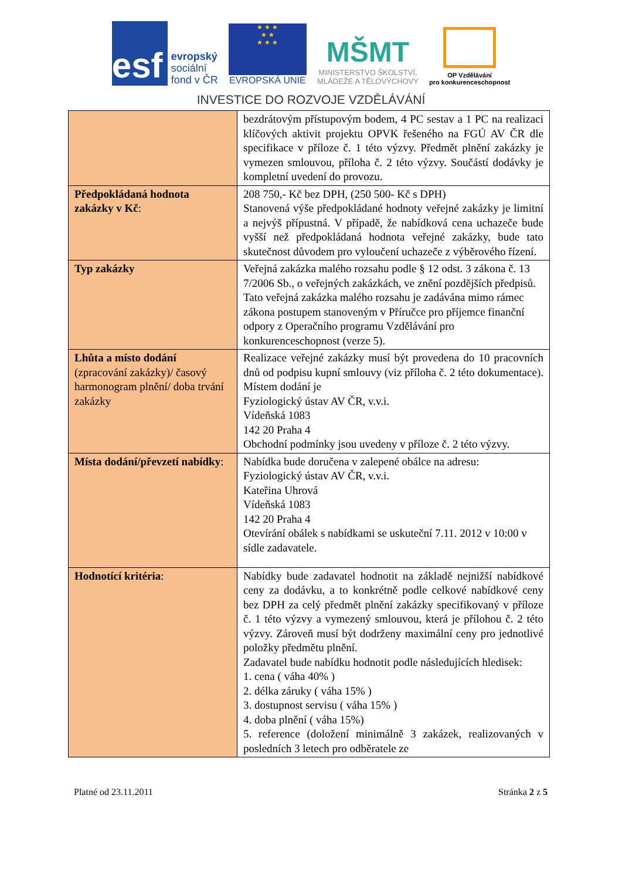esf
evropský
sociální
fond v ČR
★ ★ ★
★ ★
★ ★ ★
EVROPSKÁ UNIE
MŠMT
MINISTERSTVO ŠKOLSTVÍ,
MLÁDEŽE A TĚLOVÝCHOVY
OP Vzdělávání
pro konkurenceschopnost
INVESTICE DO ROZVOJE VZDĚLÁVÁNÍ
| | bezdrátovým přístupovým bodem, 4 PC sestav a 1 PC na realizaci klíčových aktivit projektu OPVK řešeného na FGÚ AV ČR dle specifikace v příloze č. 1 této výzvy. Předmět plnění zakázky je vymezen smlouvou, příloha č. 2 této výzvy. Součástí dodávky je kompletní uvedení do provozu. |
| Předpokládaná hodnota zakázky v Kč : | 208 750,- Kč bez DPH, (250 500- Kč s DPH) Stanovená výše předpokládané hodnoty veřejné zakázky je limitní a nejvýš přípustná. V případě, že nabídková cena uchazeče bude vyšší než předpokládaná hodnota veřejné zakázky, bude tato skutečnost důvodem pro vyloučení uchazeče z výběrového řízení. |
| Typ zakázky | Veřejná zakázka malého rozsahu podle § 12 odst. 3 zákona č. 13 7/2006 Sb., o veřejných zakázkách, ve znění pozdějších předpisů. Tato veřejná zakázka malého rozsahu je zadávána mimo rámec zákona postupem stanoveným v Příručce pro příjemce finanční odpory z Operačního programu Vzdělávání pro konkurenceschopnost (verze 5). |
| Lhůta a místo dodání (zpracování zakázky)/ časový harmonogram plnění/ doba trvání zakázky | Realizace veřejné zakázky musí být provedena do 10 pracovních dnů od podpisu kupní smlouvy (viz příloha č. 2 této dokumentace). Místem dodání je Fyziologický ústav AV ČR, v.v.i. Vídeňská 1083 142 20 Praha 4 Obchodní podmínky jsou uvedeny v příloze č. 2 této výzvy. |
| Místa dodání/převzetí nabídky : | Nabídka bude doručena v zalepené obálce na adresu: Fyziologický ústav AV ČR, v.v.i. Kateřina Uhrová Vídeňská 1083 142 20 Praha 4 Otevírání obálek s nabídkami se uskuteční 7.11. 2012 v 10:00 v sídle zadavatele. |
| Hodnotící kritéria : | Nabídky bude zadavatel hodnotit na základě nejnižší nabídkové ceny za dodávku, a to konkrétně podle celkové nabídkové ceny bez DPH za celý předmět plnění zakázky specifikovaný v příloze č. 1 této výzvy a vymezený smlouvou, která je přílohou č. 2 této výzvy. Zároveň musí být dodrženy maximální ceny pro jednotlivé položky předmětu plnění. Zadavatel bude nabídku hodnotit podle následujících hledisek: 1. cena ( váha 40% ) 2. délka záruky ( váha 15% ) 3. dostupnost servisu ( váha 15% ) 4. doba plnění ( váha 15%) 5. reference (doložení minimálně 3 zakázek, realizovaných v posledních 3 letech pro odběratele ze |
Platné od 23.11.2011 Stránka 2 z 5